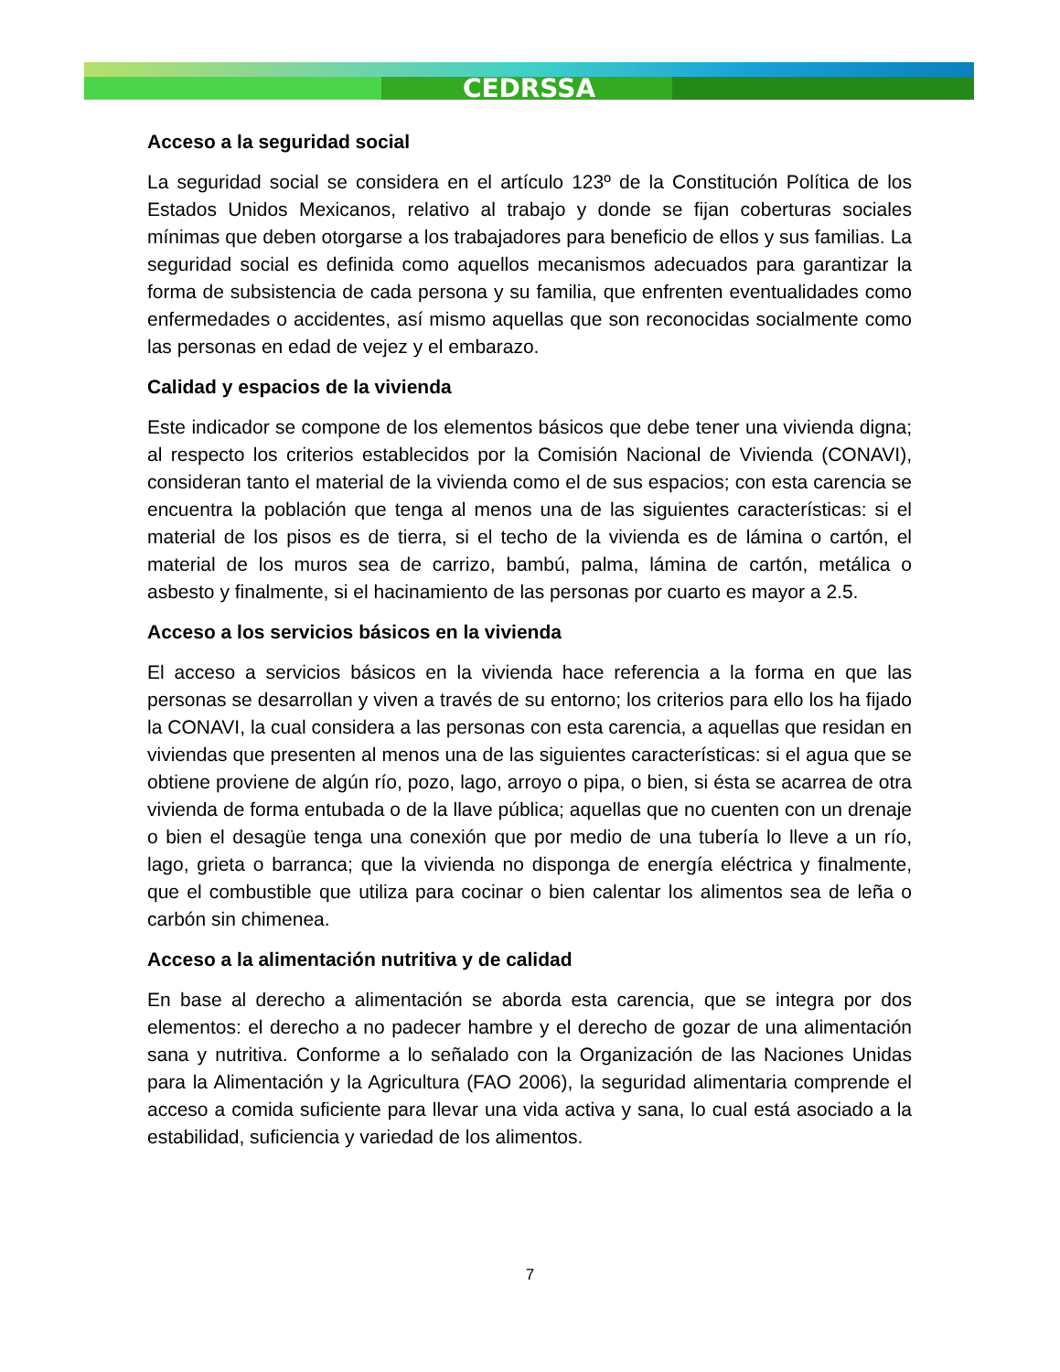CEDRSSA
Acceso a la seguridad social
La seguridad social se considera en el artículo 123º de la Constitución Política de los Estados Unidos Mexicanos, relativo al trabajo y donde se fijan coberturas sociales mínimas que deben otorgarse a los trabajadores para beneficio de ellos y sus familias. La seguridad social es definida como aquellos mecanismos adecuados para garantizar la forma de subsistencia de cada persona y su familia, que enfrenten eventualidades como enfermedades o accidentes, así mismo aquellas que son reconocidas socialmente como las personas en edad de vejez y el embarazo.
Calidad y espacios de la vivienda
Este indicador se compone de los elementos básicos que debe tener una vivienda digna; al respecto los criterios establecidos por la Comisión Nacional de Vivienda (CONAVI), consideran tanto el material de la vivienda como el de sus espacios; con esta carencia se encuentra la población que tenga al menos una de las siguientes características: si el material de los pisos es de tierra, si el techo de la vivienda es de lámina o cartón, el material de los muros sea de carrizo, bambú, palma, lámina de cartón, metálica o asbesto y finalmente, si el hacinamiento de las personas por cuarto es mayor a 2.5.
Acceso a los servicios básicos en la vivienda
El acceso a servicios básicos en la vivienda hace referencia a la forma en que las personas se desarrollan y viven a través de su entorno; los criterios para ello los ha fijado la CONAVI, la cual considera a las personas con esta carencia, a aquellas que residan en viviendas que presenten al menos una de las siguientes características: si el agua que se obtiene proviene de algún río, pozo, lago, arroyo o pipa, o bien, si ésta se acarrea de otra vivienda de forma entubada o de la llave pública; aquellas que no cuenten con un drenaje o bien el desagüe tenga una conexión que por medio de una tubería lo lleve a un río, lago, grieta o barranca; que la vivienda no disponga de energía eléctrica y finalmente, que el combustible que utiliza para cocinar o bien calentar los alimentos sea de leña o carbón sin chimenea.
Acceso a la alimentación nutritiva y de calidad
En base al derecho a alimentación se aborda esta carencia, que se integra por dos elementos: el derecho a no padecer hambre y el derecho de gozar de una alimentación sana y nutritiva. Conforme a lo señalado con la Organización de las Naciones Unidas para la Alimentación y la Agricultura (FAO 2006), la seguridad alimentaria comprende el acceso a comida suficiente para llevar una vida activa y sana, lo cual está asociado a la estabilidad, suficiencia y variedad de los alimentos.
7